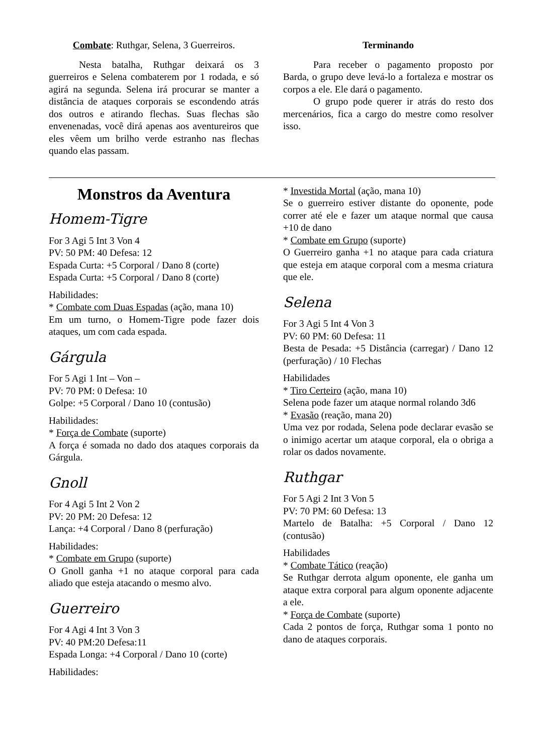Combate: Ruthgar, Selena, 3 Guerreiros.
Nesta batalha, Ruthgar deixará os 3 guerreiros e Selena combaterem por 1 rodada, e só agirá na segunda. Selena irá procurar se manter a distância de ataques corporais se escondendo atrás dos outros e atirando flechas. Suas flechas são envenenadas, você dirá apenas aos aventureiros que eles vêem um brilho verde estranho nas flechas quando elas passam.
Terminando
Para receber o pagamento proposto por Barda, o grupo deve levá-lo a fortaleza e mostrar os corpos a ele. Ele dará o pagamento.
O grupo pode querer ir atrás do resto dos mercenários, fica a cargo do mestre como resolver isso.
Monstros da Aventura
Homem-Tigre
For 3 Agi 5 Int 3 Von 4
PV: 50 PM: 40 Defesa: 12
Espada Curta: +5 Corporal / Dano 8 (corte)
Espada Curta: +5 Corporal / Dano 8 (corte)
Habilidades:
* Combate com Duas Espadas (ação, mana 10)
Em um turno, o Homem-Tigre pode fazer dois ataques, um com cada espada.
Gárgula
For 5 Agi 1 Int – Von –
PV: 70 PM: 0 Defesa: 10
Golpe: +5 Corporal / Dano 10 (contusão)
Habilidades:
* Força de Combate (suporte)
A força é somada no dado dos ataques corporais da Gárgula.
Gnoll
For 4 Agi 5 Int 2 Von 2
PV: 20 PM: 20 Defesa: 12
Lança: +4 Corporal / Dano 8 (perfuração)
Habilidades:
* Combate em Grupo (suporte)
O Gnoll ganha +1 no ataque corporal para cada aliado que esteja atacando o mesmo alvo.
Guerreiro
For 4 Agi 4 Int 3 Von 3
PV: 40 PM:20 Defesa:11
Espada Longa: +4 Corporal / Dano 10 (corte)
Habilidades:
* Investida Mortal (ação, mana 10)
Se o guerreiro estiver distante do oponente, pode correr até ele e fazer um ataque normal que causa +10 de dano
* Combate em Grupo (suporte)
O Guerreiro ganha +1 no ataque para cada criatura que esteja em ataque corporal com a mesma criatura que ele.
Selena
For 3 Agi 5 Int 4 Von 3
PV: 60 PM: 60 Defesa: 11
Besta de Pesada: +5 Distância (carregar) / Dano 12 (perfuração) / 10 Flechas
Habilidades
* Tiro Certeiro (ação, mana 10)
Selena pode fazer um ataque normal rolando 3d6
* Evasão (reação, mana 20)
Uma vez por rodada, Selena pode declarar evasão se o inimigo acertar um ataque corporal, ela o obriga a rolar os dados novamente.
Ruthgar
For 5 Agi 2 Int 3 Von 5
PV: 70 PM: 60 Defesa: 13
Martelo de Batalha: +5 Corporal / Dano 12 (contusão)
Habilidades
* Combate Tático (reação)
Se Ruthgar derrota algum oponente, ele ganha um ataque extra corporal para algum oponente adjacente a ele.
* Força de Combate (suporte)
Cada 2 pontos de força, Ruthgar soma 1 ponto no dano de ataques corporais.